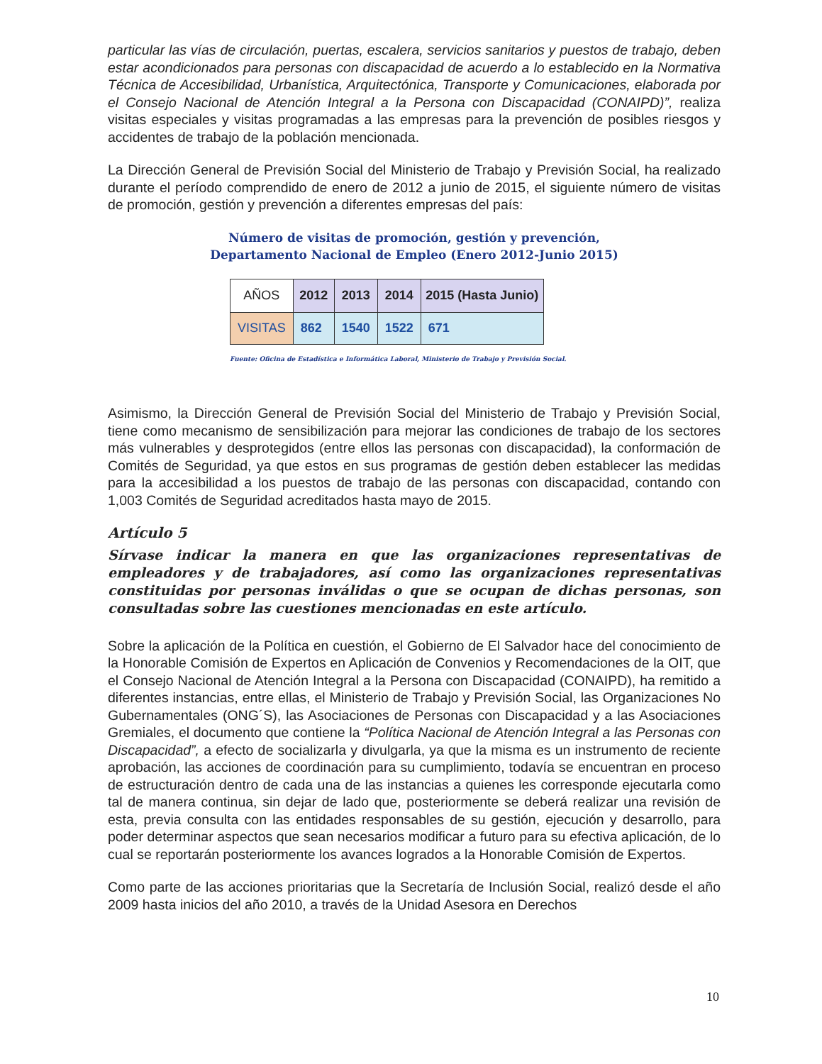particular las vías de circulación, puertas, escalera, servicios sanitarios y puestos de trabajo, deben estar acondicionados para personas con discapacidad de acuerdo a lo establecido en la Normativa Técnica de Accesibilidad, Urbanística, Arquitectónica, Transporte y Comunicaciones, elaborada por el Consejo Nacional de Atención Integral a la Persona con Discapacidad (CONAIPD)”, realiza visitas especiales y visitas programadas a las empresas para la prevención de posibles riesgos y accidentes de trabajo de la población mencionada.
La Dirección General de Previsión Social del Ministerio de Trabajo y Previsión Social, ha realizado durante el período comprendido de enero de 2012 a junio de 2015, el siguiente número de visitas de promoción, gestión y prevención a diferentes empresas del país:
Número de visitas de promoción, gestión y prevención,
Departamento Nacional de Empleo (Enero 2012-Junio 2015)
| AÑOS | 2012 | 2013 | 2014 | 2015 (Hasta Junio) |
| --- | --- | --- | --- | --- |
| VISITAS | 862 | 1540 | 1522 | 671 |
Fuente: Oficina de Estadística e Informática Laboral, Ministerio de Trabajo y Previsión Social.
Asimismo, la Dirección General de Previsión Social del Ministerio de Trabajo y Previsión Social, tiene como mecanismo de sensibilización para mejorar las condiciones de trabajo de los sectores más vulnerables y desprotegidos (entre ellos las personas con discapacidad), la conformación de Comités de Seguridad, ya que estos en sus programas de gestión deben establecer las medidas para la accesibilidad a los puestos de trabajo de las personas con discapacidad, contando con 1,003 Comités de Seguridad acreditados hasta mayo de 2015.
Artículo 5
Sírvase indicar la manera en que las organizaciones representativas de empleadores y de trabajadores, así como las organizaciones representativas constituidas por personas inválidas o que se ocupan de dichas personas, son consultadas sobre las cuestiones mencionadas en este artículo.
Sobre la aplicación de la Política en cuestión, el Gobierno de El Salvador hace del conocimiento de la Honorable Comisión de Expertos en Aplicación de Convenios y Recomendaciones de la OIT, que el Consejo Nacional de Atención Integral a la Persona con Discapacidad (CONAIPD), ha remitido a diferentes instancias, entre ellas, el Ministerio de Trabajo y Previsión Social, las Organizaciones No Gubernamentales (ONG´S), las Asociaciones de Personas con Discapacidad y a las Asociaciones Gremiales, el documento que contiene la “Política Nacional de Atención Integral a las Personas con Discapacidad”, a efecto de socializarla y divulgarla, ya que la misma es un instrumento de reciente aprobación, las acciones de coordinación para su cumplimiento, todavía se encuentran en proceso de estructuración dentro de cada una de las instancias a quienes les corresponde ejecutarla como tal de manera continua, sin dejar de lado que, posteriormente se deberá realizar una revisión de esta, previa consulta con las entidades responsables de su gestión, ejecución y desarrollo, para poder determinar aspectos que sean necesarios modificar a futuro para su efectiva aplicación, de lo cual se reportarán posteriormente los avances logrados a la Honorable Comisión de Expertos.
Como parte de las acciones prioritarias que la Secretaría de Inclusión Social, realizó desde el año 2009 hasta inicios del año 2010, a través de la Unidad Asesora en Derechos
10